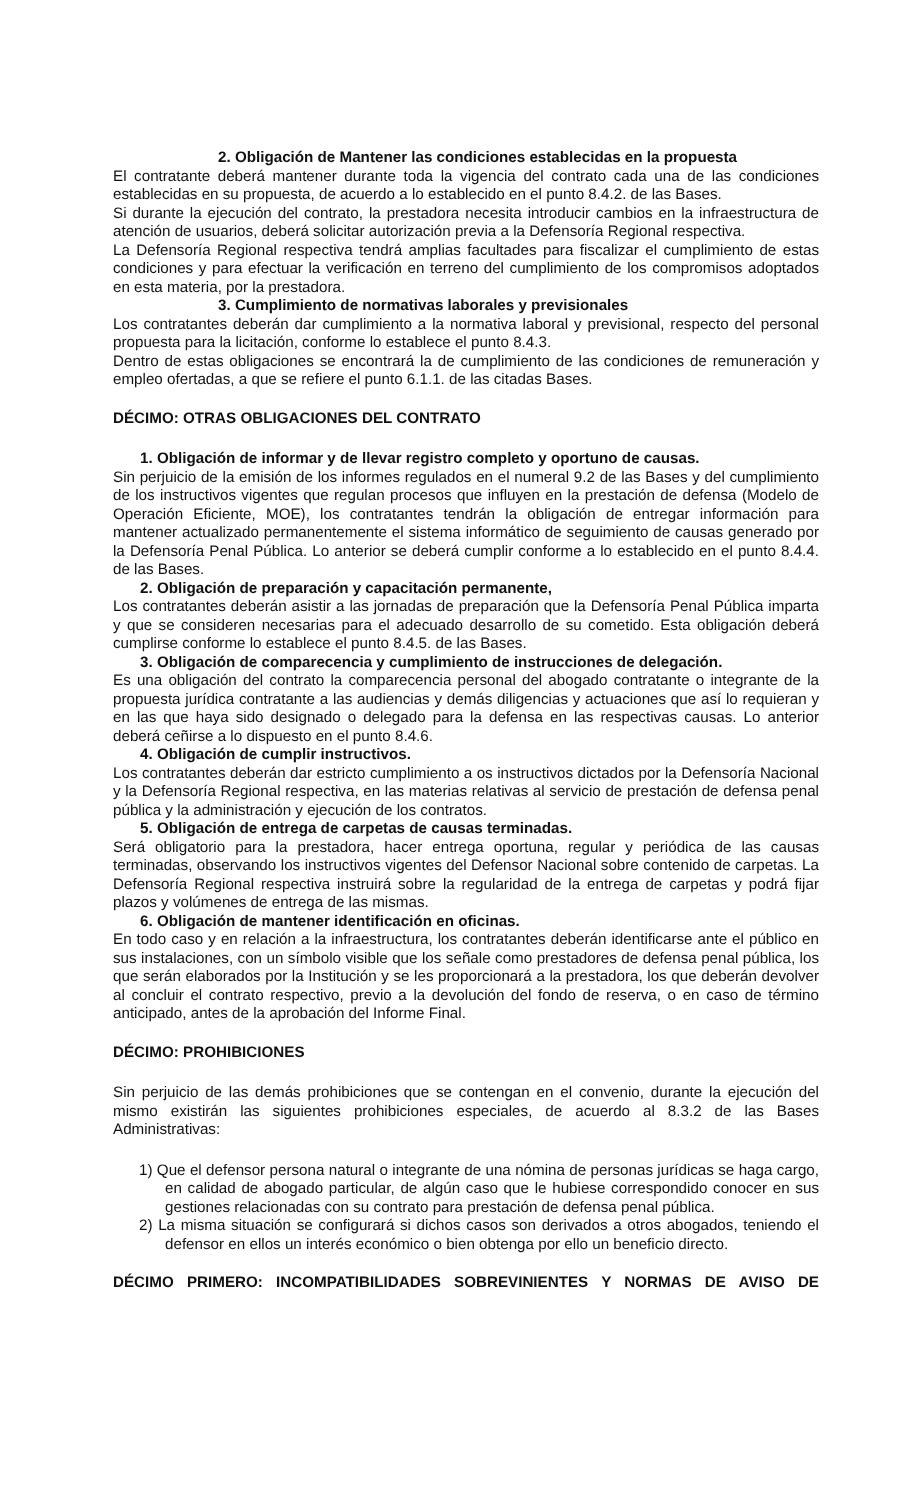2. Obligación de Mantener las condiciones establecidas en la propuesta
El contratante deberá mantener durante toda la vigencia del contrato cada una de las condiciones establecidas en su propuesta, de acuerdo a lo establecido en el punto 8.4.2. de las Bases.
Si durante la ejecución del contrato, la prestadora necesita introducir cambios en la infraestructura de atención de usuarios, deberá solicitar autorización previa a la Defensoría Regional respectiva.
La Defensoría Regional respectiva tendrá amplias facultades para fiscalizar el cumplimiento de estas condiciones y para efectuar la verificación en terreno del cumplimiento de los compromisos adoptados en esta materia, por la prestadora.
3. Cumplimiento de normativas laborales y previsionales
Los contratantes deberán dar cumplimiento a la normativa laboral y previsional, respecto del personal propuesta para la licitación, conforme lo establece el punto 8.4.3.
Dentro de estas obligaciones se encontrará la de cumplimiento de las condiciones de remuneración y empleo ofertadas, a que se refiere el punto 6.1.1. de las citadas Bases.
DÉCIMO: OTRAS OBLIGACIONES DEL CONTRATO
1. Obligación de informar y de llevar registro completo y oportuno de causas.
Sin perjuicio de la emisión de los informes regulados en el numeral 9.2 de las Bases y del cumplimiento de los instructivos vigentes que regulan procesos que influyen en la prestación de defensa (Modelo de Operación Eficiente, MOE), los contratantes tendrán la obligación de entregar información para mantener actualizado permanentemente el sistema informático de seguimiento de causas generado por la Defensoría Penal Pública. Lo anterior se deberá cumplir conforme a lo establecido en el punto 8.4.4. de las Bases.
2. Obligación de preparación y capacitación permanente,
Los contratantes deberán asistir a las jornadas de preparación que la Defensoría Penal Pública imparta y que se consideren necesarias para el adecuado desarrollo de su cometido. Esta obligación deberá cumplirse conforme lo establece el punto 8.4.5. de las Bases.
3. Obligación de comparecencia y cumplimiento de instrucciones de delegación.
Es una obligación del contrato la comparecencia personal del abogado contratante o integrante de la propuesta jurídica contratante a las audiencias y demás diligencias y actuaciones que así lo requieran y en las que haya sido designado o delegado para la defensa en las respectivas causas. Lo anterior deberá ceñirse a lo dispuesto en el punto 8.4.6.
4. Obligación de cumplir instructivos.
Los contratantes deberán dar estricto cumplimiento a os instructivos dictados por la Defensoría Nacional y la Defensoría Regional respectiva, en las materias relativas al servicio de prestación de defensa penal pública y la administración y ejecución de los contratos.
5. Obligación de entrega de carpetas de causas terminadas.
Será obligatorio para la prestadora, hacer entrega oportuna, regular y periódica de las causas terminadas, observando los instructivos vigentes del Defensor Nacional sobre contenido de carpetas. La Defensoría Regional respectiva instruirá sobre la regularidad de la entrega de carpetas y podrá fijar plazos y volúmenes de entrega de las mismas.
6. Obligación de mantener identificación en oficinas.
En todo caso y en relación a la infraestructura, los contratantes deberán identificarse ante el público en sus instalaciones, con un símbolo visible que los señale como prestadores de defensa penal pública, los que serán elaborados por la Institución y se les proporcionará a la prestadora, los que deberán devolver al concluir el contrato respectivo, previo a la devolución del fondo de reserva, o en caso de término anticipado, antes de la aprobación del Informe Final.
DÉCIMO: PROHIBICIONES
Sin perjuicio de las demás prohibiciones que se contengan en el convenio, durante la ejecución del mismo existirán las siguientes prohibiciones especiales, de acuerdo al 8.3.2 de las Bases Administrativas:
1) Que el defensor persona natural o integrante de una nómina de personas jurídicas se haga cargo, en calidad de abogado particular, de algún caso que le hubiese correspondido conocer en sus gestiones relacionadas con su contrato para prestación de defensa penal pública.
2) La misma situación se configurará si dichos casos son derivados a otros abogados, teniendo el defensor en ellos un interés económico o bien obtenga por ello un beneficio directo.
DÉCIMO PRIMERO: INCOMPATIBILIDADES SOBREVINIENTES Y NORMAS DE AVISO DE